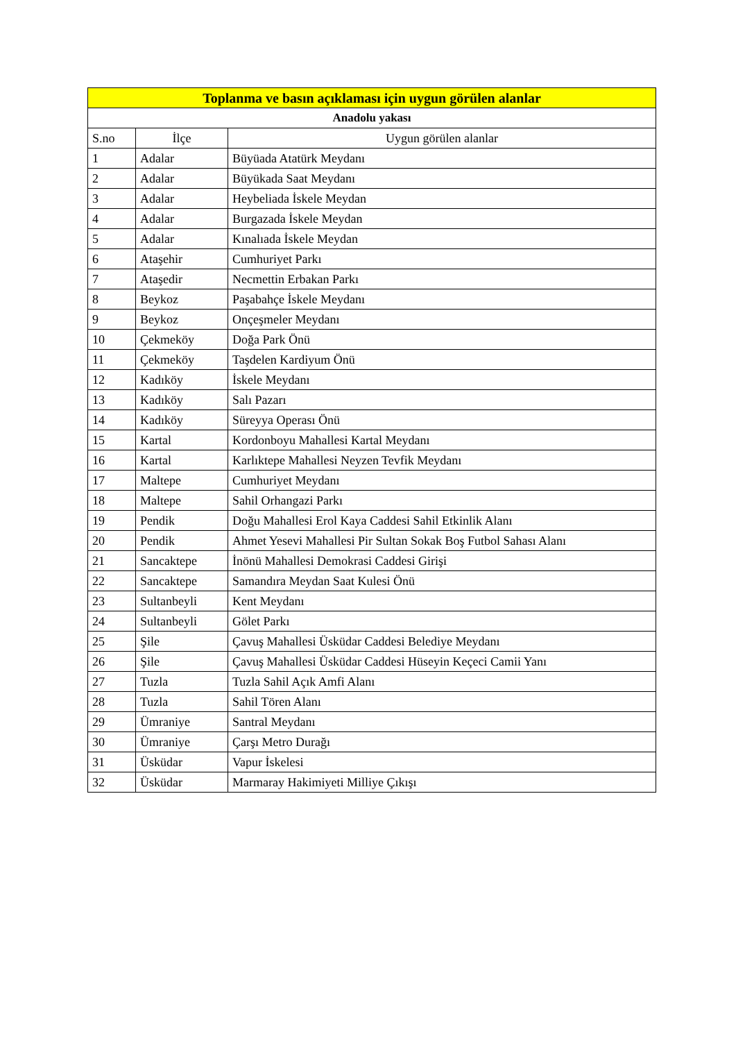| Toplanma ve basın açıklaması için uygun görülen alanlar | | |
| --- | --- | --- |
| Anadolu yakası | | |
| S.no | İlçe | Uygun görülen alanlar |
| 1 | Adalar | Büyüada Atatürk Meydanı |
| 2 | Adalar | Büyükada Saat Meydanı |
| 3 | Adalar | Heybeliada İskele Meydan |
| 4 | Adalar | Burgazada İskele Meydan |
| 5 | Adalar | Kınalıada İskele Meydan |
| 6 | Ataşehir | Cumhuriyet Parkı |
| 7 | Ataşedir | Necmettin Erbakan Parkı |
| 8 | Beykoz | Paşabahçe İskele Meydanı |
| 9 | Beykoz | Onçeşmeler Meydanı |
| 10 | Çekmeköy | Doğa Park Önü |
| 11 | Çekmeköy | Taşdelen Kardiyum Önü |
| 12 | Kadıköy | İskele Meydanı |
| 13 | Kadıköy | Salı Pazarı |
| 14 | Kadıköy | Süreyya Operası Önü |
| 15 | Kartal | Kordonboyu Mahallesi Kartal Meydanı |
| 16 | Kartal | Karlıktepe Mahallesi Neyzen Tevfik Meydanı |
| 17 | Maltepe | Cumhuriyet Meydanı |
| 18 | Maltepe | Sahil Orhangazi Parkı |
| 19 | Pendik | Doğu Mahallesi Erol Kaya Caddesi Sahil Etkinlik Alanı |
| 20 | Pendik | Ahmet Yesevi Mahallesi Pir Sultan Sokak Boş Futbol Sahası Alanı |
| 21 | Sancaktepe | İnönü Mahallesi Demokrasi Caddesi Girişi |
| 22 | Sancaktepe | Samandıra Meydan Saat Kulesi Önü |
| 23 | Sultanbeyli | Kent Meydanı |
| 24 | Sultanbeyli | Gölet Parkı |
| 25 | Şile | Çavuş Mahallesi Üsküdar Caddesi Belediye Meydanı |
| 26 | Şile | Çavuş Mahallesi Üsküdar Caddesi Hüseyin Keçeci Camii Yanı |
| 27 | Tuzla | Tuzla Sahil Açık Amfi Alanı |
| 28 | Tuzla | Sahil Tören Alanı |
| 29 | Ümraniye | Santral Meydanı |
| 30 | Ümraniye | Çarşı Metro Durağı |
| 31 | Üsküdar | Vapur İskelesi |
| 32 | Üsküdar | Marmaray Hakimiyeti Milliye Çıkışı |